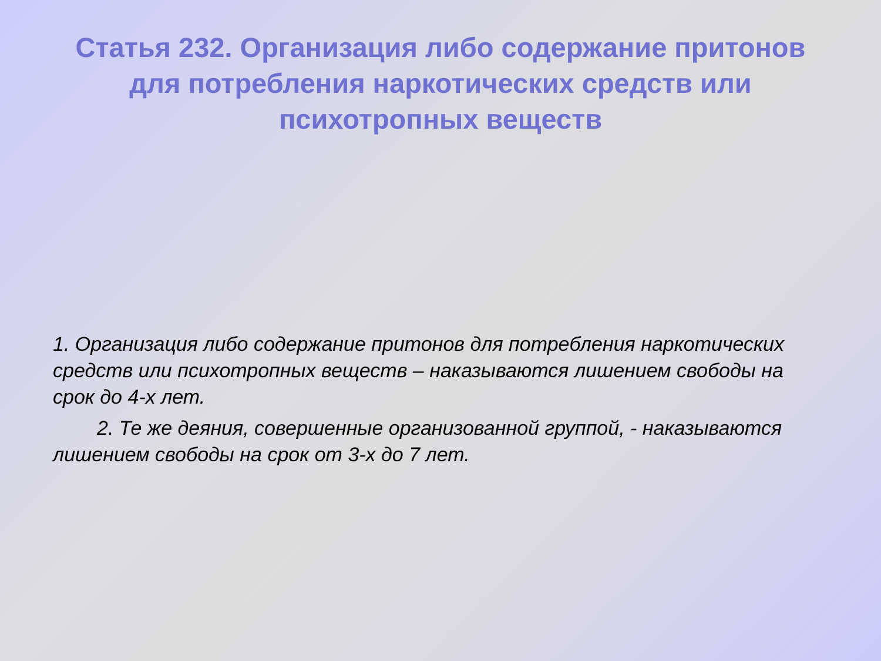Статья 232. Организация либо содержание притонов для потребления наркотических средств или психотропных веществ
1. Организация либо содержание притонов для потребления наркотических средств или психотропных веществ – наказываются лишением свободы на срок до 4-х лет.
2. Те же деяния, совершенные организованной группой, - наказываются лишением свободы на срок от 3-х до 7 лет.